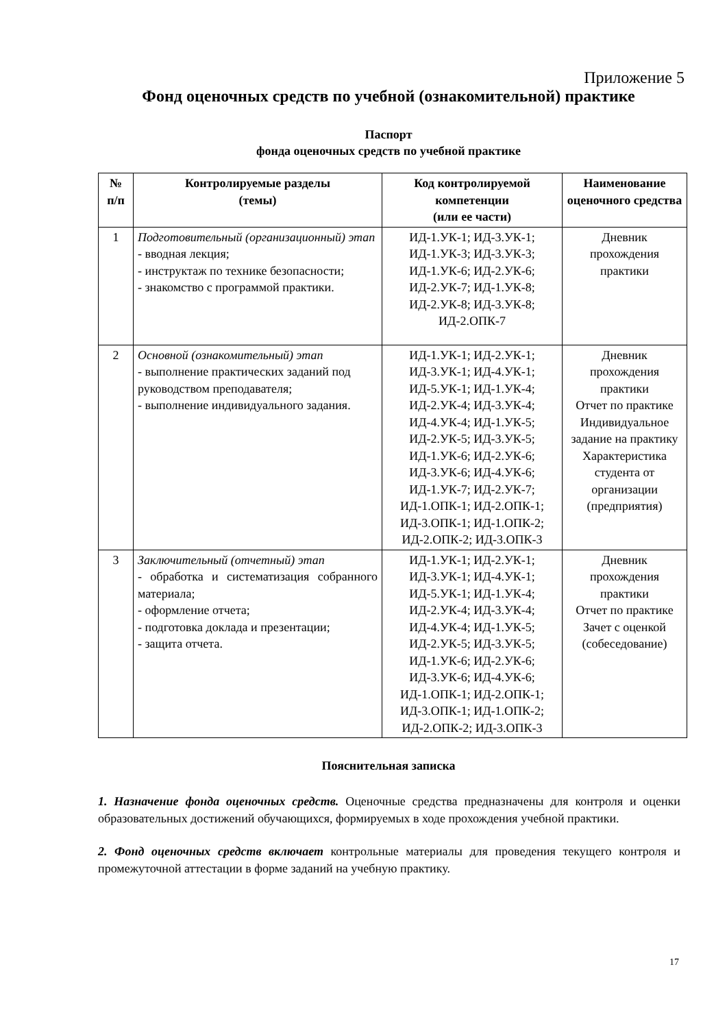Приложение 5
Фонд оценочных средств по учебной (ознакомительной) практике
Паспорт
фонда оценочных средств по учебной практике
| № п/п | Контролируемые разделы (темы) | Код контролируемой компетенции (или ее части) | Наименование оценочного средства |
| --- | --- | --- | --- |
| 1 | Подготовительный (организационный) этап - вводная лекция; - инструктаж по технике безопасности; - знакомство с программой практики. | ИД-1.УК-1; ИД-3.УК-1; ИД-1.УК-3; ИД-3.УК-3; ИД-1.УК-6; ИД-2.УК-6; ИД-2.УК-7; ИД-1.УК-8; ИД-2.УК-8; ИД-3.УК-8; ИД-2.ОПК-7 | Дневник прохождения практики |
| 2 | Основной (ознакомительный) этап - выполнение практических заданий под руководством преподавателя; - выполнение индивидуального задания. | ИД-1.УК-1; ИД-2.УК-1; ИД-3.УК-1; ИД-4.УК-1; ИД-5.УК-1; ИД-1.УК-4; ИД-2.УК-4; ИД-3.УК-4; ИД-4.УК-4; ИД-1.УК-5; ИД-2.УК-5; ИД-3.УК-5; ИД-1.УК-6; ИД-2.УК-6; ИД-3.УК-6; ИД-4.УК-6; ИД-1.УК-7; ИД-2.УК-7; ИД-1.ОПК-1; ИД-2.ОПК-1; ИД-3.ОПК-1; ИД-1.ОПК-2; ИД-2.ОПК-2; ИД-3.ОПК-3 | Дневник прохождения практики Отчет по практике Индивидуальное задание на практику Характеристика студента от организации (предприятия) |
| 3 | Заключительный (отчетный) этап - обработка и систематизация собранного материала; - оформление отчета; - подготовка доклада и презентации; - защита отчета. | ИД-1.УК-1; ИД-2.УК-1; ИД-3.УК-1; ИД-4.УК-1; ИД-5.УК-1; ИД-1.УК-4; ИД-2.УК-4; ИД-3.УК-4; ИД-4.УК-4; ИД-1.УК-5; ИД-2.УК-5; ИД-3.УК-5; ИД-1.УК-6; ИД-2.УК-6; ИД-3.УК-6; ИД-4.УК-6; ИД-1.ОПК-1; ИД-2.ОПК-1; ИД-3.ОПК-1; ИД-1.ОПК-2; ИД-2.ОПК-2; ИД-3.ОПК-3 | Дневник прохождения практики Отчет по практике Зачет с оценкой (собеседование) |
Пояснительная записка
1. Назначение фонда оценочных средств. Оценочные средства предназначены для контроля и оценки образовательных достижений обучающихся, формируемых в ходе прохождения учебной практики.
2. Фонд оценочных средств включает контрольные материалы для проведения текущего контроля и промежуточной аттестации в форме заданий на учебную практику.
17